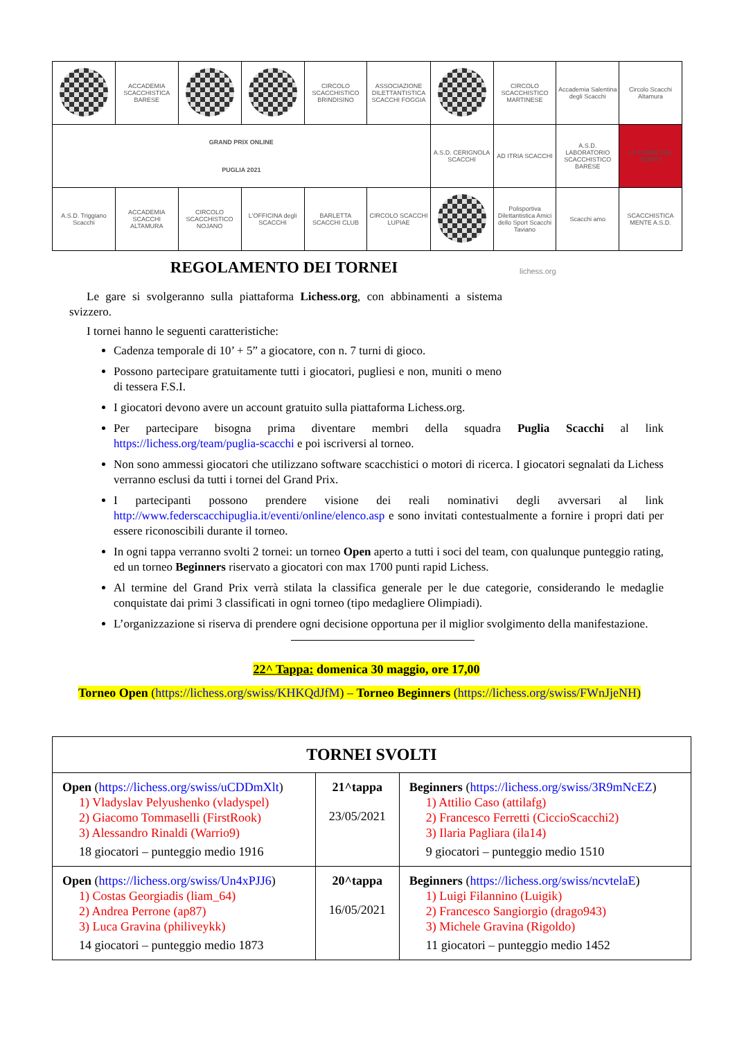| | ACCADEMIA SCACCHISTICA BARESE | | | CIRCOLO SCACCHISTICO BRINDISINO | ASSOCIAZIONE DILETTANTISTICA SCACCHI FOGGIA | | CIRCOLO SCACCHISTICO MARTINESE | Accademia Salentina degli Scacchi | Circolo Scacchi Altamura |
| GRAND PRIX ONLINE PUGLIA 2021 | | | | | | A.S.D. CERIGNOLA SCACCHI | AD ITRIA SCACCHI | A.S.D. LABORATORIO SCACCHISTICO BARESE | LA TORRE DEL TEMPO |
| A.S.D. Triggiano Scacchi | ACCADEMIA SCACCHI ALTAMURA | CIRCOLO SCACCHISTICO NOJANO | L'OFFICINA degli SCACCHI | BARLETTA SCACCHI CLUB | CIRCOLO SCACCHI LUPIAE | | Polisportiva Dilettantistica Amici dello Sport Scacchi Taviano | Scacchi amo | SCACCHISTICA MENTE A.S.D. |
REGOLAMENTO DEI TORNEI
lichess.org
Le gare si svolgeranno sulla piattaforma Lichess.org, con abbinamenti a sistema svizzero.
I tornei hanno le seguenti caratteristiche:
Cadenza temporale di 10’ + 5” a giocatore, con n. 7 turni di gioco.
Possono partecipare gratuitamente tutti i giocatori, pugliesi e non, muniti o meno di tessera F.S.I.
I giocatori devono avere un account gratuito sulla piattaforma Lichess.org.
Per partecipare bisogna prima diventare membri della squadra Puglia Scacchi al link https://lichess.org/team/puglia-scacchi e poi iscriversi al torneo.
Non sono ammessi giocatori che utilizzano software scacchistici o motori di ricerca. I giocatori segnalati da Lichess verranno esclusi da tutti i tornei del Grand Prix.
I partecipanti possono prendere visione dei reali nominativi degli avversari al link http://www.federscacchipuglia.it/eventi/online/elenco.asp e sono invitati contestualmente a fornire i propri dati per essere riconoscibili durante il torneo.
In ogni tappa verranno svolti 2 tornei: un torneo Open aperto a tutti i soci del team, con qualunque punteggio rating, ed un torneo Beginners riservato a giocatori con max 1700 punti rapid Lichess.
Al termine del Grand Prix verrà stilata la classifica generale per le due categorie, considerando le medaglie conquistate dai primi 3 classificati in ogni torneo (tipo medagliere Olimpiadi).
L’organizzazione si riserva di prendere ogni decisione opportuna per il miglior svolgimento della manifestazione.
22^ Tappa: domenica 30 maggio, ore 17,00
Torneo Open (https://lichess.org/swiss/KHKQdJfM) – Torneo Beginners (https://lichess.org/swiss/FWnJjeNH)
| TORNEI SVOLTI | | |
| --- | --- | --- |
| Open ( https://lichess.org/swiss/uCDDmXlt ) 1) Vladyslav Pelyushenko (vladyspel) 2) Giacomo Tommaselli (FirstRook) 3) Alessandro Rinaldi (Warrio9) 18 giocatori – punteggio medio 1916 | 21^tappa 23/05/2021 | Beginners ( https://lichess.org/swiss/3R9mNcEZ ) 1) Attilio Caso (attilafg) 2) Francesco Ferretti (CiccioScacchi2) 3) Ilaria Pagliara (ila14) 9 giocatori – punteggio medio 1510 |
| Open ( https://lichess.org/swiss/Un4xPJJ6 ) 1) Costas Georgiadis (liam_64) 2) Andrea Perrone (ap87) 3) Luca Gravina (philiveykk) 14 giocatori – punteggio medio 1873 | 20^tappa 16/05/2021 | Beginners ( https://lichess.org/swiss/ncvtelaE ) 1) Luigi Filannino (Luigik) 2) Francesco Sangiorgio (drago943) 3) Michele Gravina (Rigoldo) 11 giocatori – punteggio medio 1452 |